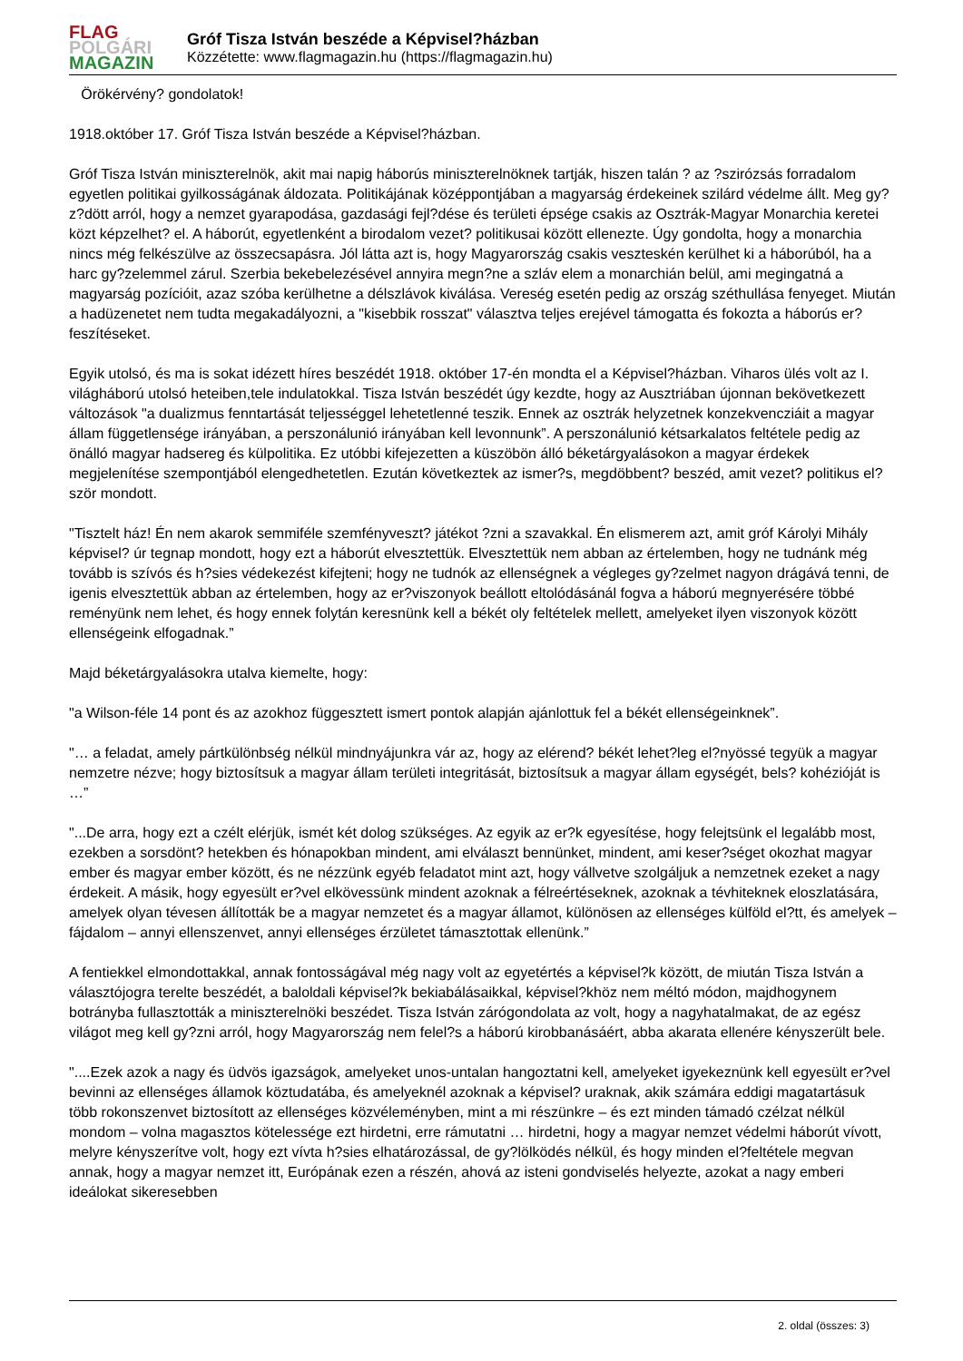FLAG
POLGÁRI
MAGAZIN
Gróf Tisza István beszéde a Képvisel?házban
Közzétette: www.flagmagazin.hu (https://flagmagazin.hu)
Örökérvény? gondolatok!
1918.október 17. Gróf Tisza István beszéde a Képvisel?házban.
Gróf Tisza István miniszterelnök, akit mai napig háborús miniszterelnöknek tartják, hiszen talán ? az ?szirózsás forradalom egyetlen politikai gyilkosságának áldozata. Politikájának középpontjában a magyarság érdekeinek szilárd védelme állt. Meg gy?z?dött arról, hogy a nemzet gyarapodása, gazdasági fejl?dése és területi épsége csakis az Osztrák-Magyar Monarchia keretei közt képzelhet? el. A háborút, egyetlenként a birodalom vezet? politikusai között ellenezte. Úgy gondolta, hogy a monarchia nincs még felkészülve az összecsapásra. Jól látta azt is, hogy Magyarország csakis veszteskén kerülhet ki a háborúból, ha a harc gy?zelemmel zárul. Szerbia bekebelezésével annyira megn?ne a szláv elem a monarchián belül, ami megingatná a magyarság pozícióit, azaz szóba kerülhetne a délszlávok kiválása. Vereség esetén pedig az ország széthullása fenyeget. Miután a hadüzenetet nem tudta megakadályozni, a "kisebbik rosszat" választva teljes erejével támogatta és fokozta a háborús er?feszítéseket.
Egyik utolsó, és ma is sokat idézett híres beszédét 1918. október 17-én mondta el a Képvisel?házban. Viharos ülés volt az I. világháború utolsó heteiben,tele indulatokkal. Tisza István beszédét úgy kezdte, hogy az Ausztriában újonnan bekövetkezett változások "a dualizmus fenntartását teljességgel lehetetlenné teszik. Ennek az osztrák helyzetnek konzekvencziáit a magyar állam függetlensége irányában, a perszonálunió irányában kell levonnunk”. A perszonálunió kétsarkalatos feltétele pedig az önálló magyar hadsereg és külpolitika. Ez utóbbi kifejezetten a küszöbön álló béketárgyalásokon a magyar érdekek megjelenítése szempontjából elengedhetetlen. Ezután következtek az ismer?s, megdöbbent? beszéd, amit vezet? politikus el?ször mondott.
"Tisztelt ház! Én nem akarok semmiféle szemfényveszt? játékot ?zni a szavakkal. Én elismerem azt, amit gróf Károlyi Mihály képvisel? úr tegnap mondott, hogy ezt a háborút elvesztettük. Elvesztettük nem abban az értelemben, hogy ne tudnánk még tovább is szívós és h?sies védekezést kifejteni; hogy ne tudnók az ellenségnek a végleges gy?zelmet nagyon drágává tenni, de igenis elvesztettük abban az értelemben, hogy az er?viszonyok beállott eltolódásánál fogva a háború megnyerésére többé reményünk nem lehet, és hogy ennek folytán keresnünk kell a békét oly feltételek mellett, amelyeket ilyen viszonyok között ellenségeink elfogadnak.”
Majd béketárgyalásokra utalva kiemelte, hogy:
"a Wilson-féle 14 pont és az azokhoz függesztett ismert pontok alapján ajánlottuk fel a békét ellenségeinknek”.
"… a feladat, amely pártkülönbség nélkül mindnyájunkra vár az, hogy az elérend? békét lehet?leg el?nyössé tegyük a magyar nemzetre nézve; hogy biztosítsuk a magyar állam területi integritását, biztosítsuk a magyar állam egységét, bels? kohézióját is …”
"...De arra, hogy ezt a czélt elérjük, ismét két dolog szükséges. Az egyik az er?k egyesítése, hogy felejtsünk el legalább most, ezekben a sorsdönt? hetekben és hónapokban mindent, ami elválaszt bennünket, mindent, ami keser?séget okozhat magyar ember és magyar ember között, és ne nézzünk egyéb feladatot mint azt, hogy vállvetve szolgáljuk a nemzetnek ezeket a nagy érdekeit. A másik, hogy egyesült er?vel elkövessünk mindent azoknak a félreértéseknek, azoknak a tévhiteknek eloszlatására, amelyek olyan tévesen állították be a magyar nemzetet és a magyar államot, különösen az ellenséges külföld el?tt, és amelyek – fájdalom – annyi ellenszenvet, annyi ellenséges érzületet támasztottak ellenünk.”
A fentiekkel elmondottakkal, annak fontosságával még nagy volt az egyetértés a képvisel?k között, de miután Tisza István a választójogra terelte beszédét, a baloldali képvisel?k bekiabálásaikkal, képvisel?khöz nem méltó módon, majdhogynem botrányba fullasztották a miniszterelnöki beszédet. Tisza István zárógondolata az volt, hogy a nagyhatalmakat, de az egész világot meg kell gy?zni arról, hogy Magyarország nem felel?s a háború kirobbanásáért, abba akarata ellenére kényszerült bele.
"....Ezek azok a nagy és üdvös igazságok, amelyeket unos-untalan hangoztatni kell, amelyeket igyekeznünk kell egyesült er?vel bevinni az ellenséges államok köztudatába, és amelyeknél azoknak a képvisel? uraknak, akik számára eddigi magatartásuk több rokonszenvet biztosított az ellenséges közvéleményben, mint a mi részünkre – és ezt minden támadó czélzat nélkül mondom – volna magasztos kötelessége ezt hirdetni, erre rámutatni … hirdetni, hogy a magyar nemzet védelmi háborút vívott, melyre kényszerítve volt, hogy ezt vívta h?sies elhatározással, de gy?lölködés nélkül, és hogy minden el?feltétele megvan annak, hogy a magyar nemzet itt, Európának ezen a részén, ahová az isteni gondviselés helyezte, azokat a nagy emberi ideálokat sikeresebben
2. oldal (összes: 3)